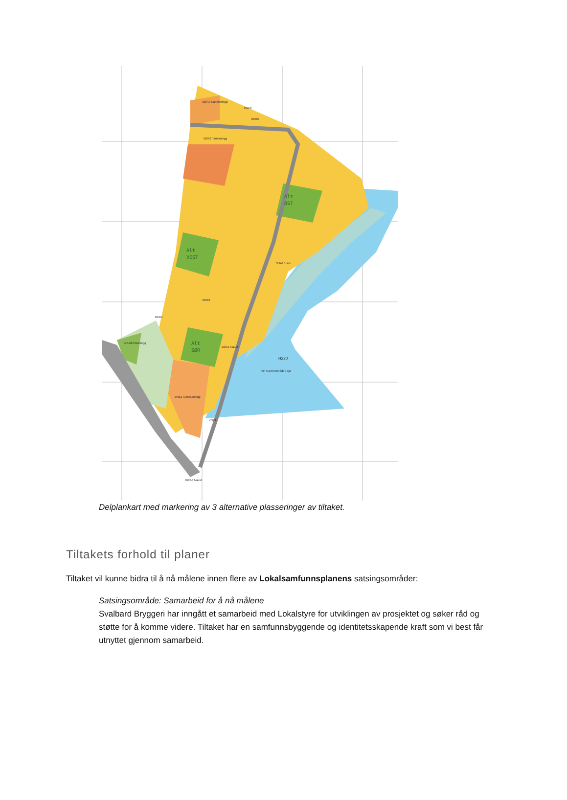Alt
ØST
Alt
VEST
Alt
SØR
BØA3 Kabelanlegg
KNF2
BKB5
BØA2 Tankanlegg
SHA1 Havn
BKB3
BKB4
BIA Idrettsanlegg
BØA1 Naust
H220
VH Havneområde i sjø
BRE1 Avfallsanlegg
KNF1
BØA4 Naust
Delplankart med markering av 3 alternative plasseringer av tiltaket.
Tiltakets forhold til planer
Tiltaket vil kunne bidra til å nå målene innen flere av Lokalsamfunnsplanens satsingsområder:
Satsingsområde: Samarbeid for å nå målene
Svalbard Bryggeri har inngått et samarbeid med Lokalstyre for utviklingen av prosjektet og søker råd og støtte for å komme videre. Tiltaket har en samfunnsbyggende og identitetsskapende kraft som vi best får utnyttet gjennom samarbeid.